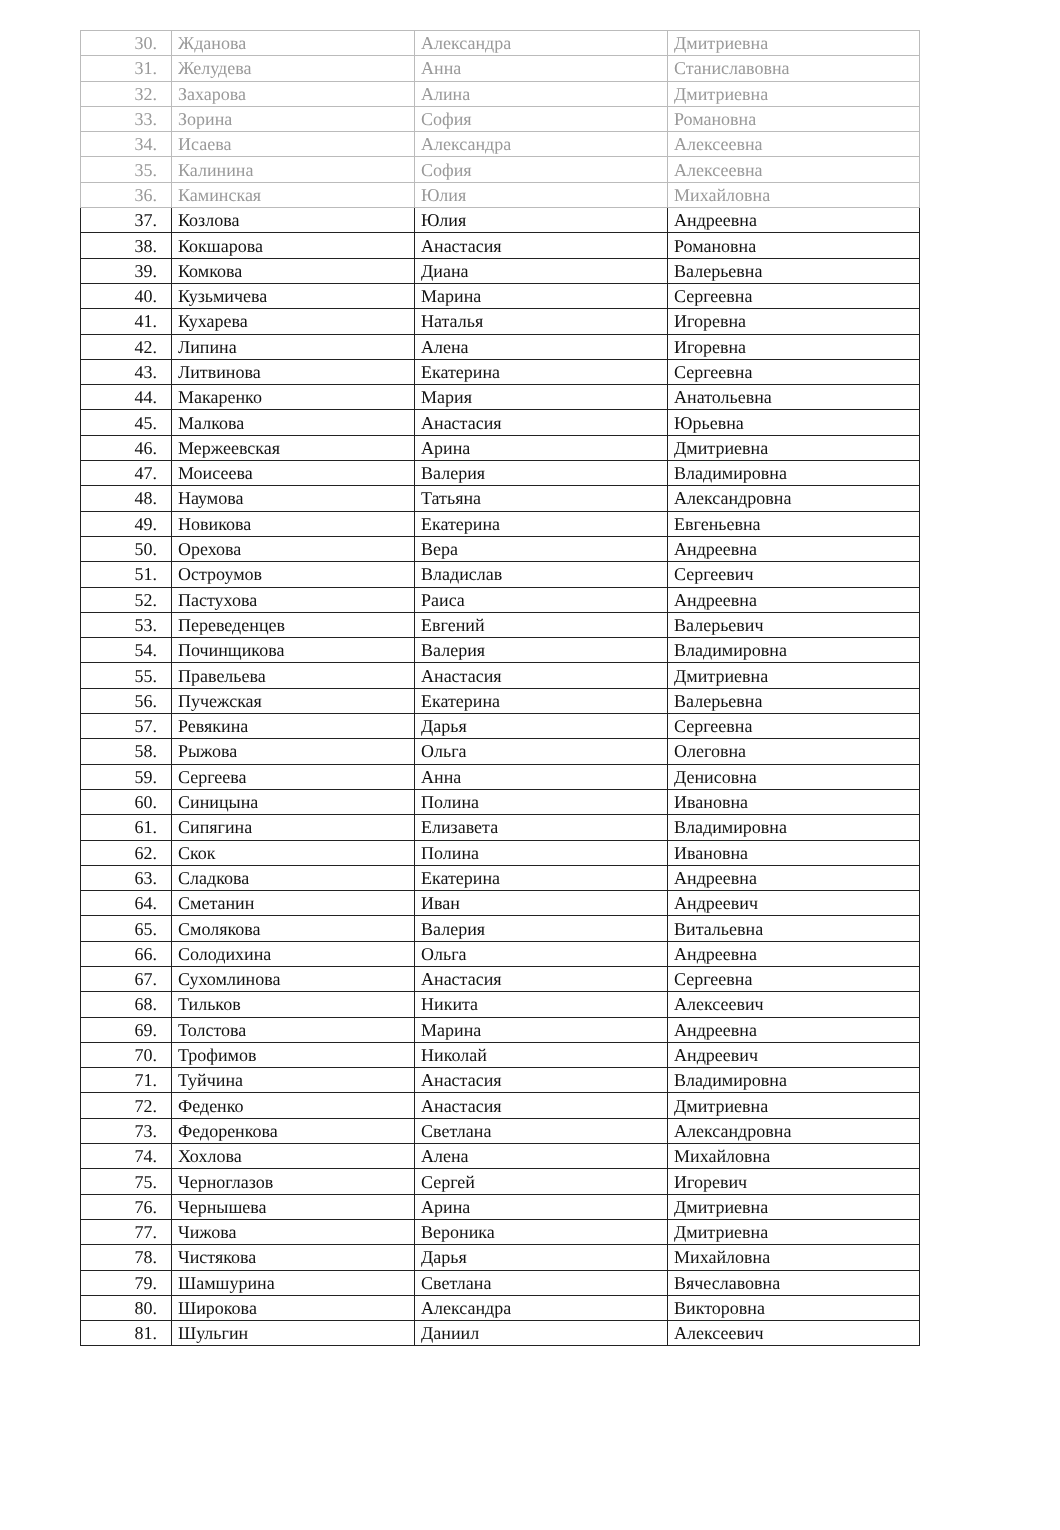| 30. | Жданова | Александра | Дмитриевна |
| 31. | Желудева | Анна | Станиславовна |
| 32. | Захарова | Алина | Дмитриевна |
| 33. | Зорина | София | Романовна |
| 34. | Исаева | Александра | Алексеевна |
| 35. | Калинина | София | Алексеевна |
| 36. | Каминская | Юлия | Михайловна |
| 37. | Козлова | Юлия | Андреевна |
| 38. | Кокшарова | Анастасия | Романовна |
| 39. | Комкова | Диана | Валерьевна |
| 40. | Кузьмичева | Марина | Сергеевна |
| 41. | Кухарева | Наталья | Игоревна |
| 42. | Липина | Алена | Игоревна |
| 43. | Литвинова | Екатерина | Сергеевна |
| 44. | Макаренко | Мария | Анатольевна |
| 45. | Малкова | Анастасия | Юрьевна |
| 46. | Мержеевская | Арина | Дмитриевна |
| 47. | Моисеева | Валерия | Владимировна |
| 48. | Наумова | Татьяна | Александровна |
| 49. | Новикова | Екатерина | Евгеньевна |
| 50. | Орехова | Вера | Андреевна |
| 51. | Остроумов | Владислав | Сергеевич |
| 52. | Пастухова | Раиса | Андреевна |
| 53. | Переведенцев | Евгений | Валерьевич |
| 54. | Починщикова | Валерия | Владимировна |
| 55. | Правельева | Анастасия | Дмитриевна |
| 56. | Пучежская | Екатерина | Валерьевна |
| 57. | Ревякина | Дарья | Сергеевна |
| 58. | Рыжова | Ольга | Олеговна |
| 59. | Сергеева | Анна | Денисовна |
| 60. | Синицына | Полина | Ивановна |
| 61. | Сипягина | Елизавета | Владимировна |
| 62. | Скок | Полина | Ивановна |
| 63. | Сладкова | Екатерина | Андреевна |
| 64. | Сметанин | Иван | Андреевич |
| 65. | Смолякова | Валерия | Витальевна |
| 66. | Солодихина | Ольга | Андреевна |
| 67. | Сухомлинова | Анастасия | Сергеевна |
| 68. | Тильков | Никита | Алексеевич |
| 69. | Толстова | Марина | Андреевна |
| 70. | Трофимов | Николай | Андреевич |
| 71. | Туйчина | Анастасия | Владимировна |
| 72. | Феденко | Анастасия | Дмитриевна |
| 73. | Федоренкова | Светлана | Александровна |
| 74. | Хохлова | Алена | Михайловна |
| 75. | Черноглазов | Сергей | Игоревич |
| 76. | Чернышева | Арина | Дмитриевна |
| 77. | Чижова | Вероника | Дмитриевна |
| 78. | Чистякова | Дарья | Михайловна |
| 79. | Шамшурина | Светлана | Вячеславовна |
| 80. | Широкова | Александра | Викторовна |
| 81. | Шульгин | Даниил | Алексеевич |